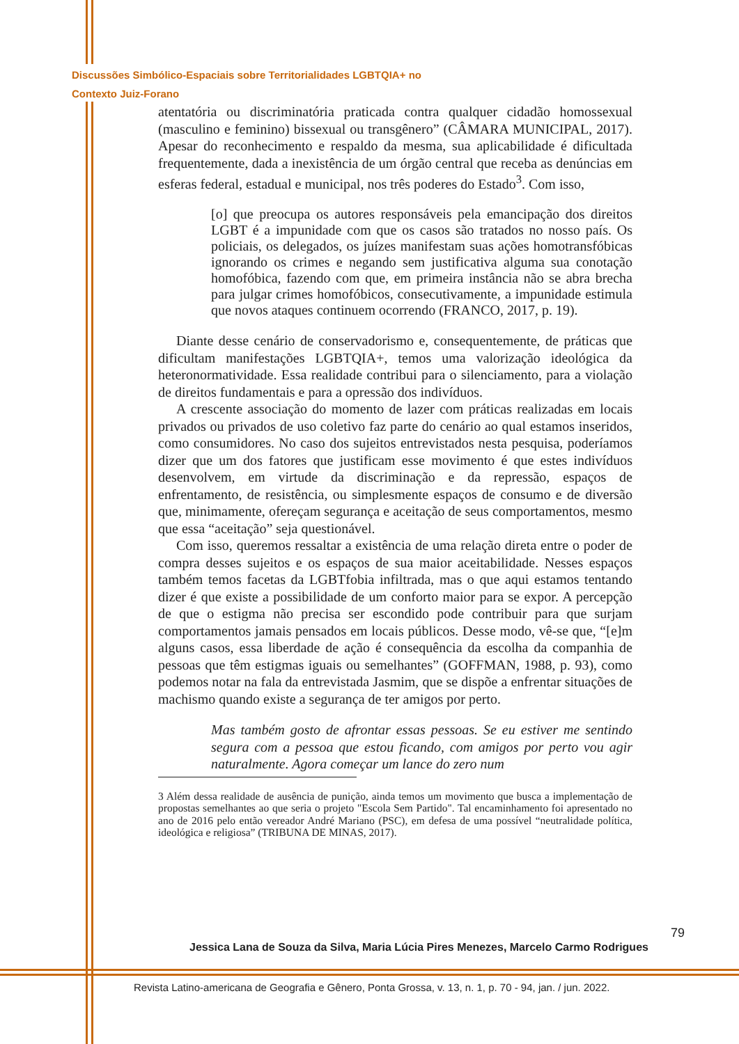Discussões Simbólico-Espaciais sobre Territorialidades LGBTQIA+ no
Contexto Juiz-Forano
atentatória ou discriminatória praticada contra qualquer cidadão homossexual (masculino e feminino) bissexual ou transgênero” (CÂMARA MUNICIPAL, 2017). Apesar do reconhecimento e respaldo da mesma, sua aplicabilidade é dificultada frequentemente, dada a inexistência de um órgão central que receba as denúncias em esferas federal, estadual e municipal, nos três poderes do Estado<sup>3</sup>. Com isso,
[o] que preocupa os autores responsáveis pela emancipação dos direitos LGBT é a impunidade com que os casos são tratados no nosso país. Os policiais, os delegados, os juízes manifestam suas ações homotransfóbicas ignorando os crimes e negando sem justificativa alguma sua conotação homofóbica, fazendo com que, em primeira instância não se abra brecha para julgar crimes homofóbicos, consecutivamente, a impunidade estimula que novos ataques continuem ocorrendo (FRANCO, 2017, p. 19).
Diante desse cenário de conservadorismo e, consequentemente, de práticas que dificultam manifestações LGBTQIA+, temos uma valorização ideológica da heteronormatividade. Essa realidade contribui para o silenciamento, para a violação de direitos fundamentais e para a opressão dos indivíduos.
A crescente associação do momento de lazer com práticas realizadas em locais privados ou privados de uso coletivo faz parte do cenário ao qual estamos inseridos, como consumidores. No caso dos sujeitos entrevistados nesta pesquisa, poderíamos dizer que um dos fatores que justificam esse movimento é que estes indivíduos desenvolvem, em virtude da discriminação e da repressão, espaços de enfrentamento, de resistência, ou simplesmente espaços de consumo e de diversão que, minimamente, ofereçam segurança e aceitação de seus comportamentos, mesmo que essa “aceitação” seja questionável.
Com isso, queremos ressaltar a existência de uma relação direta entre o poder de compra desses sujeitos e os espaços de sua maior aceitabilidade. Nesses espaços também temos facetas da LGBTfobia infiltrada, mas o que aqui estamos tentando dizer é que existe a possibilidade de um conforto maior para se expor. A percepção de que o estigma não precisa ser escondido pode contribuir para que surjam comportamentos jamais pensados em locais públicos. Desse modo, vê-se que, “[e]m alguns casos, essa liberdade de ação é consequência da escolha da companhia de pessoas que têm estigmas iguais ou semelhantes” (GOFFMAN, 1988, p. 93), como podemos notar na fala da entrevistada Jasmim, que se dispõe a enfrentar situações de machismo quando existe a segurança de ter amigos por perto.
Mas também gosto de afrontar essas pessoas. Se eu estiver me sentindo segura com a pessoa que estou ficando, com amigos por perto vou agir naturalmente. Agora começar um lance do zero num
3 Além dessa realidade de ausência de punição, ainda temos um movimento que busca a implementação de propostas semelhantes ao que seria o projeto "Escola Sem Partido". Tal encaminhamento foi apresentado no ano de 2016 pelo então vereador André Mariano (PSC), em defesa de uma possível “neutralidade política, ideológica e religiosa” (TRIBUNA DE MINAS, 2017).
Jessica Lana de Souza da Silva, Maria Lúcia Pires Menezes, Marcelo Carmo Rodrigues
79
Revista Latino-americana de Geografia e Gênero, Ponta Grossa, v. 13, n. 1, p. 70 - 94, jan. / jun. 2022.